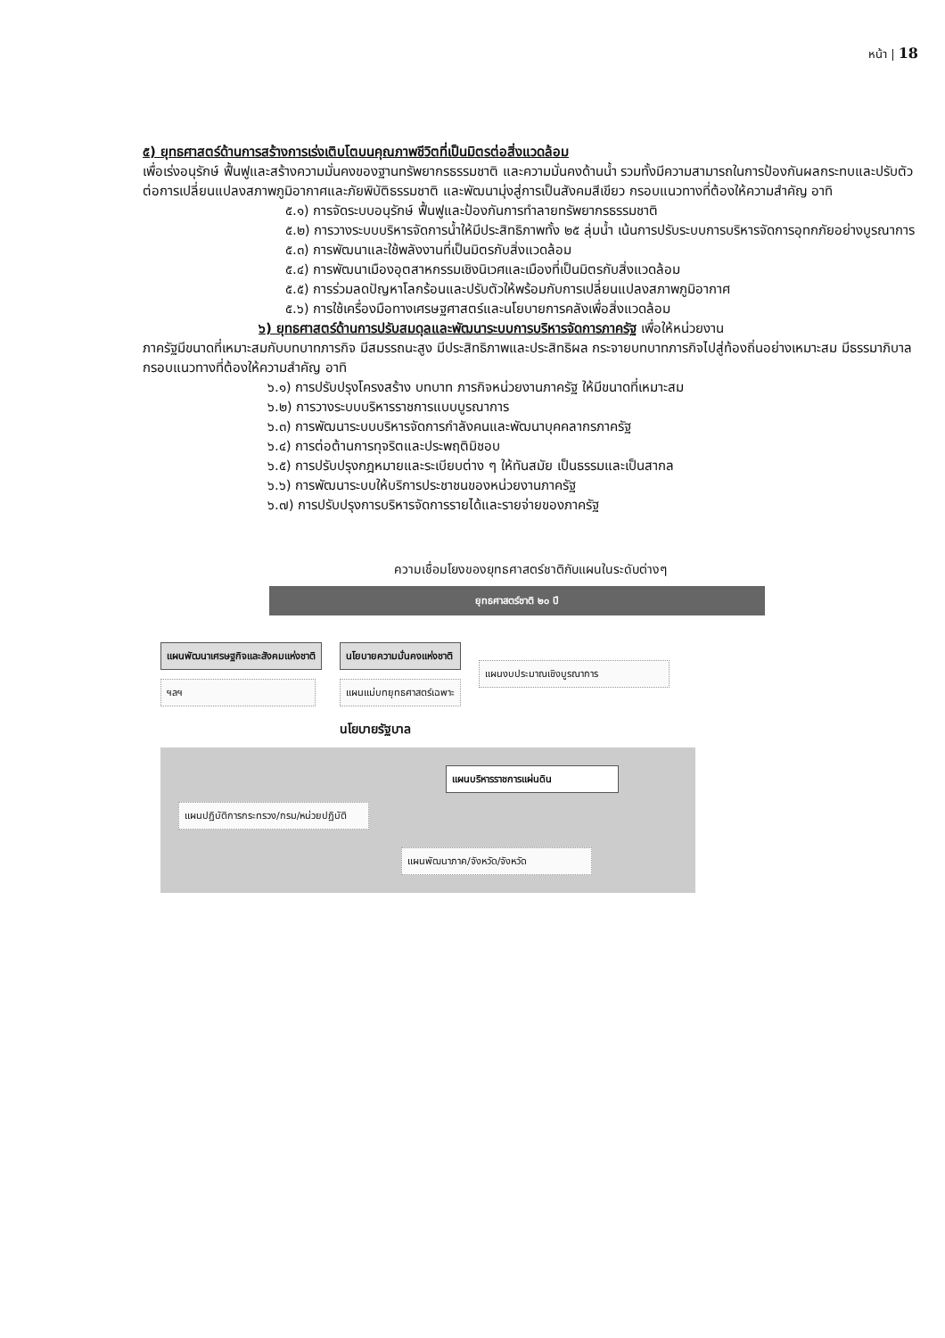หน้า | 18
๕) ยุทธศาสตร์ด้านการสร้างการเร่งเติบโตบนคุณภาพชีวิตที่เป็นมิตรต่อสิ่งแวดล้อม
เพื่อเร่งอนุรักษ์ ฟื้นฟูและสร้างความมั่นคงของฐานทรัพยากรธรรมชาติ และความมั่นคงด้านน้ำ รวมทั้งมีความสามารถในการป้องกันผลกระทบและปรับตัวต่อการเปลี่ยนแปลงสภาพภูมิอากาศและภัยพิบัติธรรมชาติ และพัฒนามุ่งสู่การเป็นสังคมสีเขียว กรอบแนวทางที่ต้องให้ความสำคัญ อาทิ
๕.๑) การจัดระบบอนุรักษ์ ฟื้นฟูและป้องกันการทำลายทรัพยากรธรรมชาติ
๕.๒) การวางระบบบริหารจัดการน้ำให้มีประสิทธิภาพทั้ง ๒๕ ลุ่มน้ำ เน้นการปรับระบบการบริหารจัดการอุทกภัยอย่างบูรณาการ
๕.๓) การพัฒนาและใช้พลังงานที่เป็นมิตรกับสิ่งแวดล้อม
๕.๔) การพัฒนาเมืองอุตสาหกรรมเชิงนิเวศและเมืองที่เป็นมิตรกับสิ่งแวดล้อม
๕.๕) การร่วมลดปัญหาโลกร้อนและปรับตัวให้พร้อมกับการเปลี่ยนแปลงสภาพภูมิอากาศ
๕.๖) การใช้เครื่องมือทางเศรษฐศาสตร์และนโยบายการคลังเพื่อสิ่งแวดล้อม
๖) ยุทธศาสตร์ด้านการปรับสมดุลและพัฒนาระบบการบริหารจัดการภาครัฐ เพื่อให้หน่วยงาน
ภาครัฐมีขนาดที่เหมาะสมกับบทบาทภารกิจ มีสมรรถนะสูง มีประสิทธิภาพและประสิทธิผล กระจายบทบาทภารกิจไปสู่ท้องถิ่นอย่างเหมาะสม มีธรรมาภิบาล กรอบแนวทางที่ต้องให้ความสำคัญ อาทิ
๖.๑) การปรับปรุงโครงสร้าง บทบาท ภารกิจหน่วยงานภาครัฐ ให้มีขนาดที่เหมาะสม
๖.๒) การวางระบบบริหารราชการแบบบูรณาการ
๖.๓) การพัฒนาระบบบริหารจัดการกำลังคนและพัฒนาบุคคลากรภาครัฐ
๖.๔) การต่อต้านการทุจริตและประพฤติมิชอบ
๖.๕) การปรับปรุงกฎหมายและระเบียบต่าง ๆ ให้ทันสมัย เป็นธรรมและเป็นสากล
๖.๖) การพัฒนาระบบให้บริการประชาชนของหน่วยงานภาครัฐ
๖.๗) การปรับปรุงการบริหารจัดการรายได้และรายจ่ายของภาครัฐ
ความเชื่อมโยงของยุทธศาสตร์ชาติกับแผนในระดับต่างๆ
ยุทธศาสตร์ชาติ ๒๐ ปี
แผนพัฒนาเศรษฐกิจและสังคมแห่งชาติ
ฯลฯ
นโยบายความมั่นคงแห่งชาติ
แผนแม่บทยุทธศาสตร์เฉพาะ
นโยบายรัฐบาล
แผนงบประมาณเชิงบูรณาการ
แผนบริหารราชการแผ่นดิน
แผนปฏิบัติการกระทรวง/กรม/หน่วยปฏิบัติ
แผนพัฒนาภาค/จังหวัด/จังหวัด